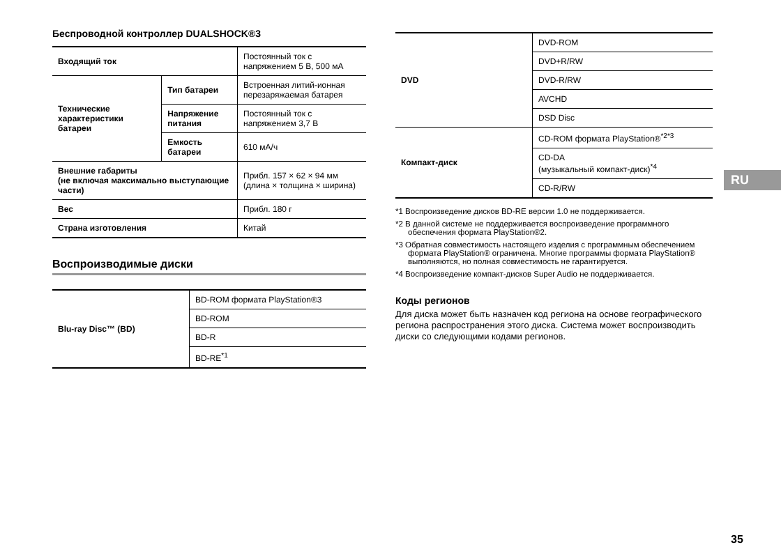Беспроводной контроллер DUALSHOCK®3
| Входящий ток | | Постоянный ток с напряжением 5 В, 500 мА |
| Технические характеристики батареи | Тип батареи | Встроенная литий-ионная перезаряжаемая батарея |
| | Напряжение питания | Постоянный ток с напряжением 3,7 В |
| | Емкость батареи | 610 мА/ч |
| Внешние габариты (не включая максимально выступающие части) | | Прибл. 157 × 62 × 94 мм (длина × толщина × ширина) |
| Вес | | Прибл. 180 г |
| Страна изготовления | | Китай |
Воспроизводимые диски
| Blu-ray Disc™ (BD) | BD-ROM формата PlayStation®3 |
| | BD-ROM |
| | BD-R |
| | BD-RE<sup>*1</sup> |
| DVD | DVD-ROM |
| | DVD+R/RW |
| | DVD-R/RW |
| | AVCHD |
| | DSD Disc |
| Компакт-диск | CD-ROM формата PlayStation®<sup>*2*3</sup> |
| | CD-DA (музыкальный компакт-диск)<sup>*4</sup> |
| | CD-R/RW |
*1 Воспроизведение дисков BD-RE версии 1.0 не поддерживается.
*2 В данной системе не поддерживается воспроизведение программного обеспечения формата PlayStation®2.
*3 Обратная совместимость настоящего изделия с программным обеспечением формата PlayStation® ограничена. Многие программы формата PlayStation® выполняются, но полная совместимость не гарантируется.
*4 Воспроизведение компакт-дисков Super Audio не поддерживается.
Коды регионов
Для диска может быть назначен код региона на основе географического региона распространения этого диска. Система может воспроизводить диски со следующими кодами регионов.
RU
35